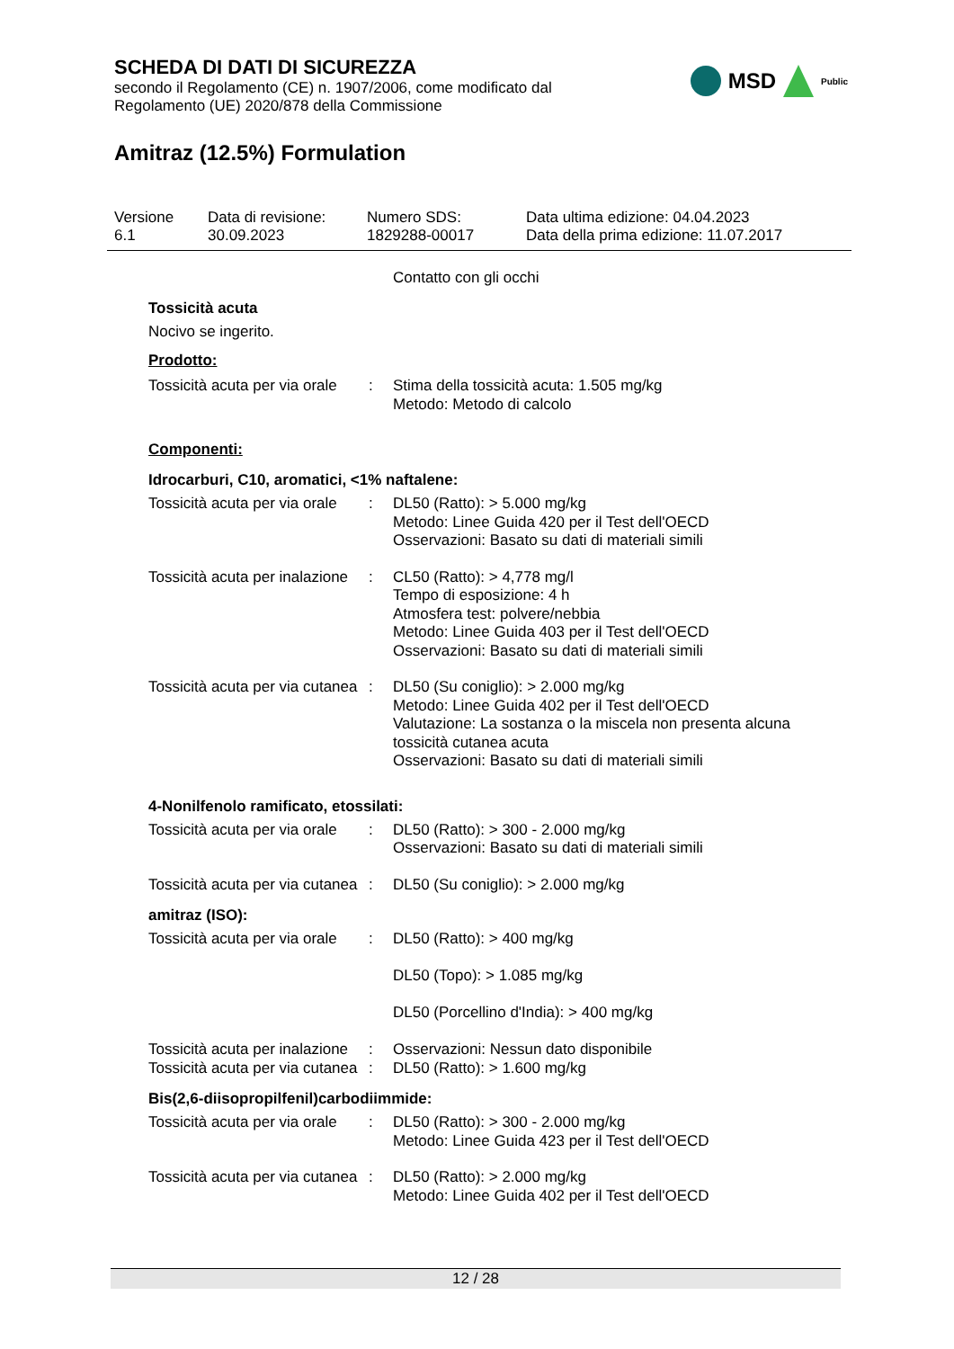SCHEDA DI DATI DI SICUREZZA
secondo il Regolamento (CE) n. 1907/2006, come modificato dal
Regolamento (UE) 2020/878 della Commissione
MSD Public
Amitraz (12.5%) Formulation
Versione
6.1
Data di revisione:
30.09.2023
Numero SDS:
1829288-00017
Data ultima edizione: 04.04.2023
Data della prima edizione: 11.07.2017
Contatto con gli occhi
Tossicità acuta
Nocivo se ingerito.
Prodotto:
| Tossicità acuta per via orale | : | Stima della tossicità acuta: 1.505 mg/kg Metodo: Metodo di calcolo |
Componenti:
Idrocarburi, C10, aromatici, <1% naftalene:
| Tossicità acuta per via orale | : | DL50 (Ratto): > 5.000 mg/kg Metodo: Linee Guida 420 per il Test dell'OECD Osservazioni: Basato su dati di materiali simili |
| Tossicità acuta per inalazione | : | CL50 (Ratto): > 4,778 mg/l Tempo di esposizione: 4 h Atmosfera test: polvere/nebbia Metodo: Linee Guida 403 per il Test dell'OECD Osservazioni: Basato su dati di materiali simili |
| Tossicità acuta per via cutanea | : | DL50 (Su coniglio): > 2.000 mg/kg Metodo: Linee Guida 402 per il Test dell'OECD Valutazione: La sostanza o la miscela non presenta alcuna tossicità cutanea acuta Osservazioni: Basato su dati di materiali simili |
4-Nonilfenolo ramificato, etossilati:
| Tossicità acuta per via orale | : | DL50 (Ratto): > 300 - 2.000 mg/kg Osservazioni: Basato su dati di materiali simili |
| Tossicità acuta per via cutanea | : | DL50 (Su coniglio): > 2.000 mg/kg |
amitraz (ISO):
| Tossicità acuta per via orale | : | DL50 (Ratto): > 400 mg/kg DL50 (Topo): > 1.085 mg/kg DL50 (Porcellino d'India): > 400 mg/kg |
| Tossicità acuta per inalazione | : | Osservazioni: Nessun dato disponibile |
| Tossicità acuta per via cutanea | : | DL50 (Ratto): > 1.600 mg/kg |
Bis(2,6-diisopropilfenil)carbodiimmide:
| Tossicità acuta per via orale | : | DL50 (Ratto): > 300 - 2.000 mg/kg Metodo: Linee Guida 423 per il Test dell'OECD |
| Tossicità acuta per via cutanea | : | DL50 (Ratto): > 2.000 mg/kg Metodo: Linee Guida 402 per il Test dell'OECD |
12 / 28